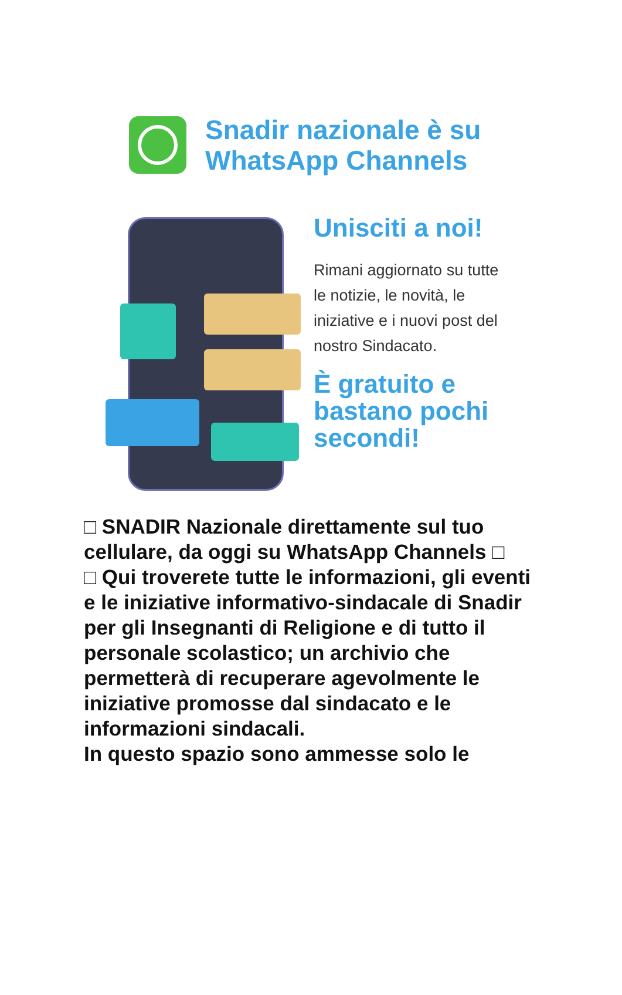Snadir nazionale è su
WhatsApp Channels
Unisciti a noi!
Rimani aggiornato su tutte le notizie, le novità, le iniziative e i nuovi post del nostro Sindacato.
È gratuito e bastano pochi secondi!
□ SNADIR Nazionale direttamente sul tuo cellulare, da oggi su WhatsApp Channels □
□ Qui troverete tutte le informazioni, gli eventi e le iniziative informativo-sindacale di Snadir per gli Insegnanti di Religione e di tutto il personale scolastico; un archivio che permetterà di recuperare agevolmente le iniziative promosse dal sindacato e le informazioni sindacali.
In questo spazio sono ammesse solo le